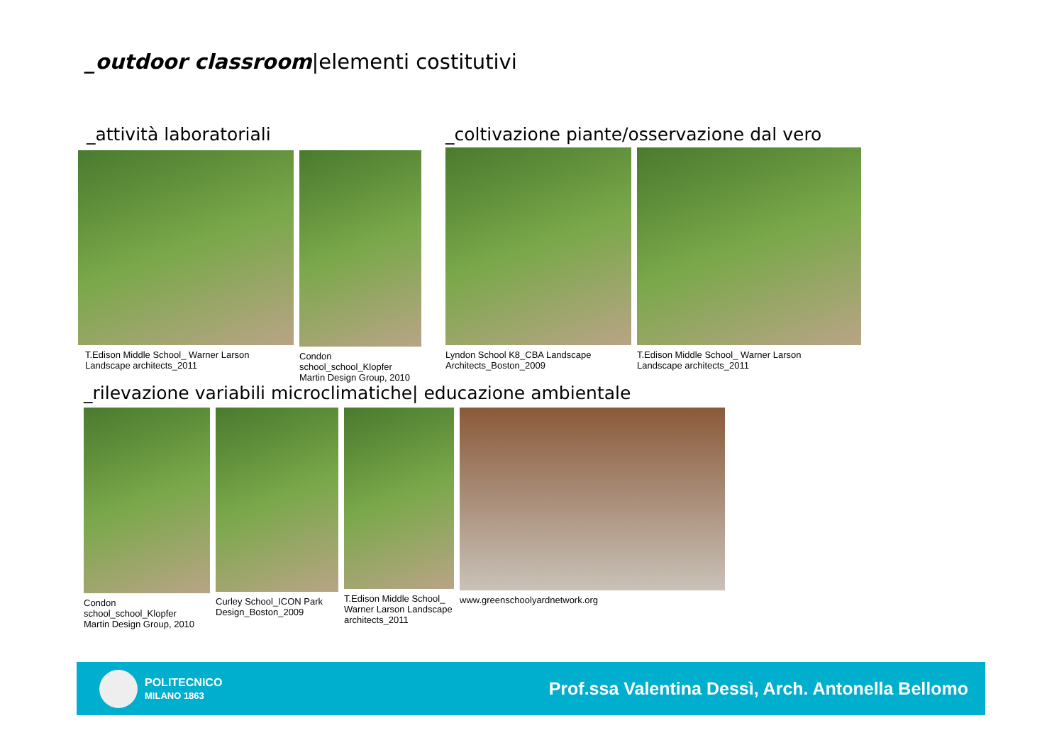_outdoor classroom|elementi costitutivi
_attività laboratoriali
T.Edison Middle School_ Warner Larson
Landscape architects_2011
Condon school_school_Klopfer
Martin Design Group, 2010
_coltivazione piante/osservazione dal vero
Lyndon School K8_CBA Landscape
Architects_Boston_2009
T.Edison Middle School_ Warner Larson
Landscape architects_2011
_rilevazione variabili microclimatiche| educazione ambientale
Condon school_school_Klopfer
Martin Design Group, 2010
Curley School_ICON Park
Design_Boston_2009
T.Edison Middle School_
Warner Larson Landscape
architects_2011
www.greenschoolyardnetwork.org
POLITECNICO
MILANO 1863
Prof.ssa Valentina Dessì, Arch. Antonella Bellomo